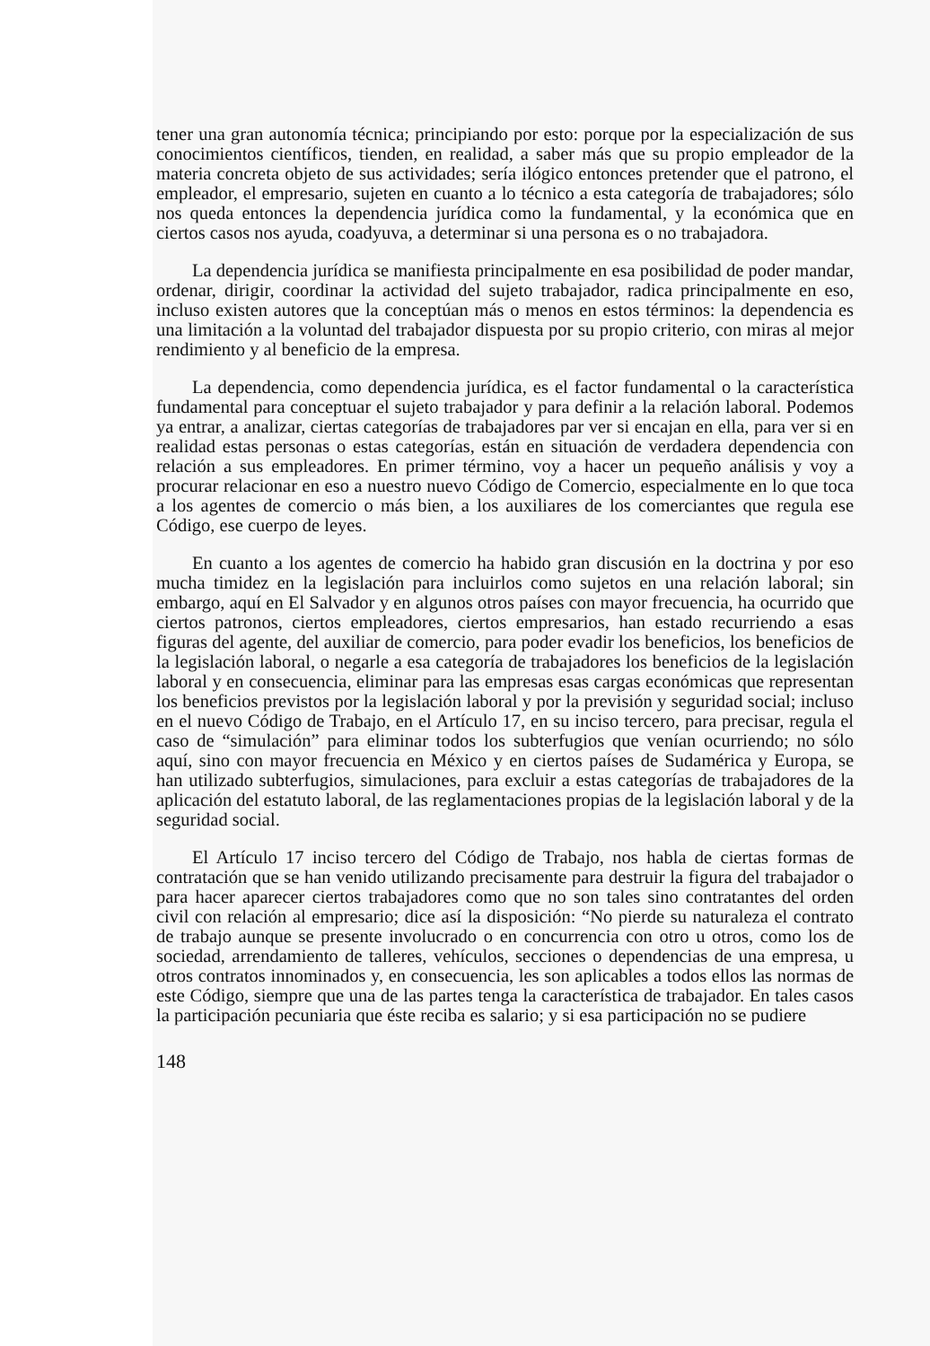tener una gran autonomía técnica; principiando por esto: porque por la especialización de sus conocimientos científicos, tienden, en realidad, a saber más que su propio empleador de la materia concreta objeto de sus actividades; sería ilógico entonces pretender que el patrono, el empleador, el empresario, sujeten en cuanto a lo técnico a esta categoría de trabajadores; sólo nos queda entonces la dependencia jurídica como la fundamental, y la económica que en ciertos casos nos ayuda, coadyuva, a determinar si una persona es o no trabajadora.
La dependencia jurídica se manifiesta principalmente en esa posibilidad de poder mandar, ordenar, dirigir, coordinar la actividad del sujeto trabajador, radica principalmente en eso, incluso existen autores que la conceptúan más o menos en estos términos: la dependencia es una limitación a la voluntad del trabajador dispuesta por su propio criterio, con miras al mejor rendimiento y al beneficio de la empresa.
La dependencia, como dependencia jurídica, es el factor fundamental o la característica fundamental para conceptuar el sujeto trabajador y para definir a la relación laboral. Podemos ya entrar, a analizar, ciertas categorías de trabajadores par ver si encajan en ella, para ver si en realidad estas personas o estas categorías, están en situación de verdadera dependencia con relación a sus empleadores. En primer término, voy a hacer un pequeño análisis y voy a procurar relacionar en eso a nuestro nuevo Código de Comercio, especialmente en lo que toca a los agentes de comercio o más bien, a los auxiliares de los comerciantes que regula ese Código, ese cuerpo de leyes.
En cuanto a los agentes de comercio ha habido gran discusión en la doctrina y por eso mucha timidez en la legislación para incluirlos como sujetos en una relación laboral; sin embargo, aquí en El Salvador y en algunos otros países con mayor frecuencia, ha ocurrido que ciertos patronos, ciertos empleadores, ciertos empresarios, han estado recurriendo a esas figuras del agente, del auxiliar de comercio, para poder evadir los beneficios, los beneficios de la legislación laboral, o negarle a esa categoría de trabajadores los beneficios de la legislación laboral y en consecuencia, eliminar para las empresas esas cargas económicas que representan los beneficios previstos por la legislación laboral y por la previsión y seguridad social; incluso en el nuevo Código de Trabajo, en el Artículo 17, en su inciso tercero, para precisar, regula el caso de “simulación” para eliminar todos los subterfugios que venían ocurriendo; no sólo aquí, sino con mayor frecuencia en México y en ciertos países de Sudamérica y Europa, se han utilizado subterfugios, simulaciones, para excluir a estas categorías de trabajadores de la aplicación del estatuto laboral, de las reglamentaciones propias de la legislación laboral y de la seguridad social.
El Artículo 17 inciso tercero del Código de Trabajo, nos habla de ciertas formas de contratación que se han venido utilizando precisamente para destruir la figura del trabajador o para hacer aparecer ciertos trabajadores como que no son tales sino contratantes del orden civil con relación al empresario; dice así la disposición: “No pierde su naturaleza el contrato de trabajo aunque se presente involucrado o en concurrencia con otro u otros, como los de sociedad, arrendamiento de talleres, vehículos, secciones o dependencias de una empresa, u otros contratos innominados y, en consecuencia, les son aplicables a todos ellos las normas de este Código, siempre que una de las partes tenga la característica de trabajador. En tales casos la participación pecuniaria que éste reciba es salario; y si esa participación no se pudiere
148